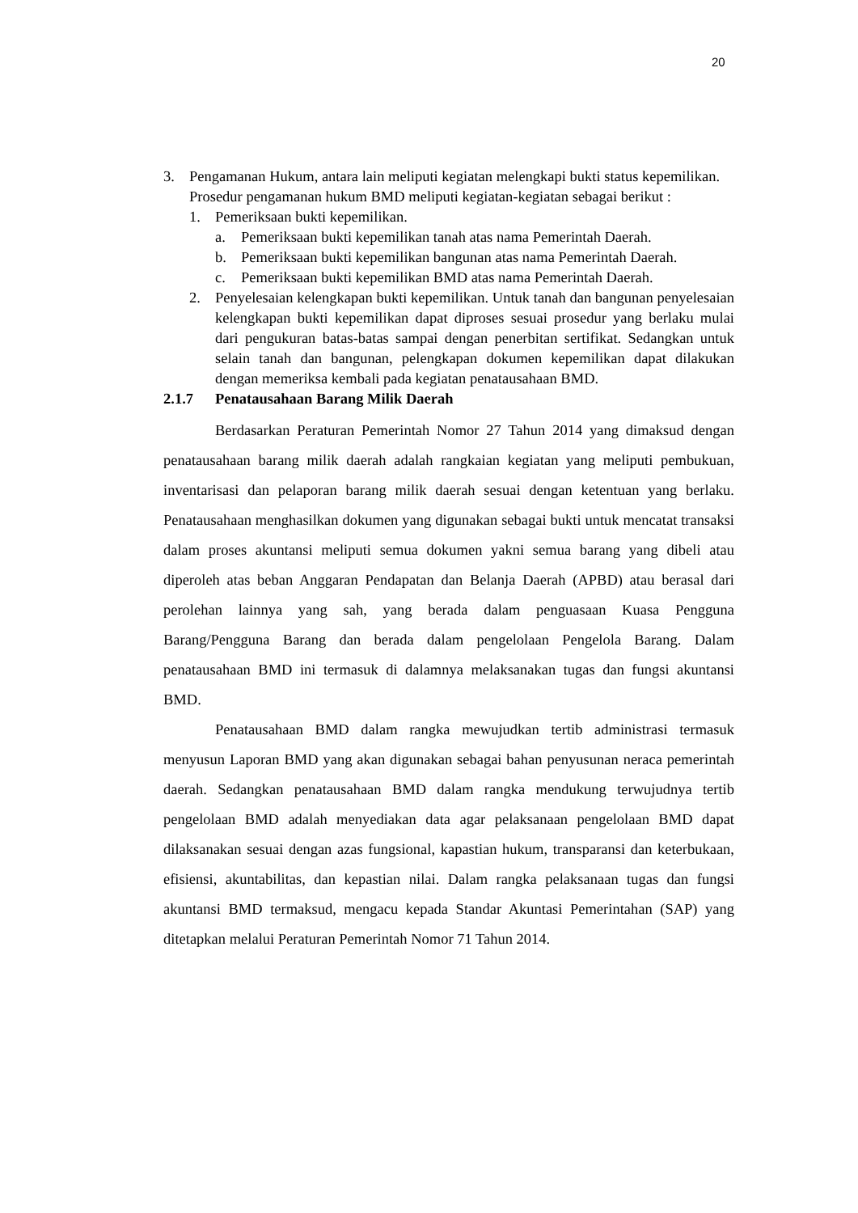20
3. Pengamanan Hukum, antara lain meliputi kegiatan melengkapi bukti status kepemilikan.
Prosedur pengamanan hukum BMD meliputi kegiatan-kegiatan sebagai berikut :
1. Pemeriksaan bukti kepemilikan.
a. Pemeriksaan bukti kepemilikan tanah atas nama Pemerintah Daerah.
b. Pemeriksaan bukti kepemilikan bangunan atas nama Pemerintah Daerah.
c. Pemeriksaan bukti kepemilikan BMD atas nama Pemerintah Daerah.
2. Penyelesaian kelengkapan bukti kepemilikan. Untuk tanah dan bangunan penyelesaian kelengkapan bukti kepemilikan dapat diproses sesuai prosedur yang berlaku mulai dari pengukuran batas-batas sampai dengan penerbitan sertifikat. Sedangkan untuk selain tanah dan bangunan, pelengkapan dokumen kepemilikan dapat dilakukan dengan memeriksa kembali pada kegiatan penatausahaan BMD.
2.1.7 Penatausahaan Barang Milik Daerah
Berdasarkan Peraturan Pemerintah Nomor 27 Tahun 2014 yang dimaksud dengan penatausahaan barang milik daerah adalah rangkaian kegiatan yang meliputi pembukuan, inventarisasi dan pelaporan barang milik daerah sesuai dengan ketentuan yang berlaku. Penatausahaan menghasilkan dokumen yang digunakan sebagai bukti untuk mencatat transaksi dalam proses akuntansi meliputi semua dokumen yakni semua barang yang dibeli atau diperoleh atas beban Anggaran Pendapatan dan Belanja Daerah (APBD) atau berasal dari perolehan lainnya yang sah, yang berada dalam penguasaan Kuasa Pengguna Barang/Pengguna Barang dan berada dalam pengelolaan Pengelola Barang. Dalam penatausahaan BMD ini termasuk di dalamnya melaksanakan tugas dan fungsi akuntansi BMD.
Penatausahaan BMD dalam rangka mewujudkan tertib administrasi termasuk menyusun Laporan BMD yang akan digunakan sebagai bahan penyusunan neraca pemerintah daerah. Sedangkan penatausahaan BMD dalam rangka mendukung terwujudnya tertib pengelolaan BMD adalah menyediakan data agar pelaksanaan pengelolaan BMD dapat dilaksanakan sesuai dengan azas fungsional, kapastian hukum, transparansi dan keterbukaan, efisiensi, akuntabilitas, dan kepastian nilai. Dalam rangka pelaksanaan tugas dan fungsi akuntansi BMD termaksud, mengacu kepada Standar Akuntasi Pemerintahan (SAP) yang ditetapkan melalui Peraturan Pemerintah Nomor 71 Tahun 2014.